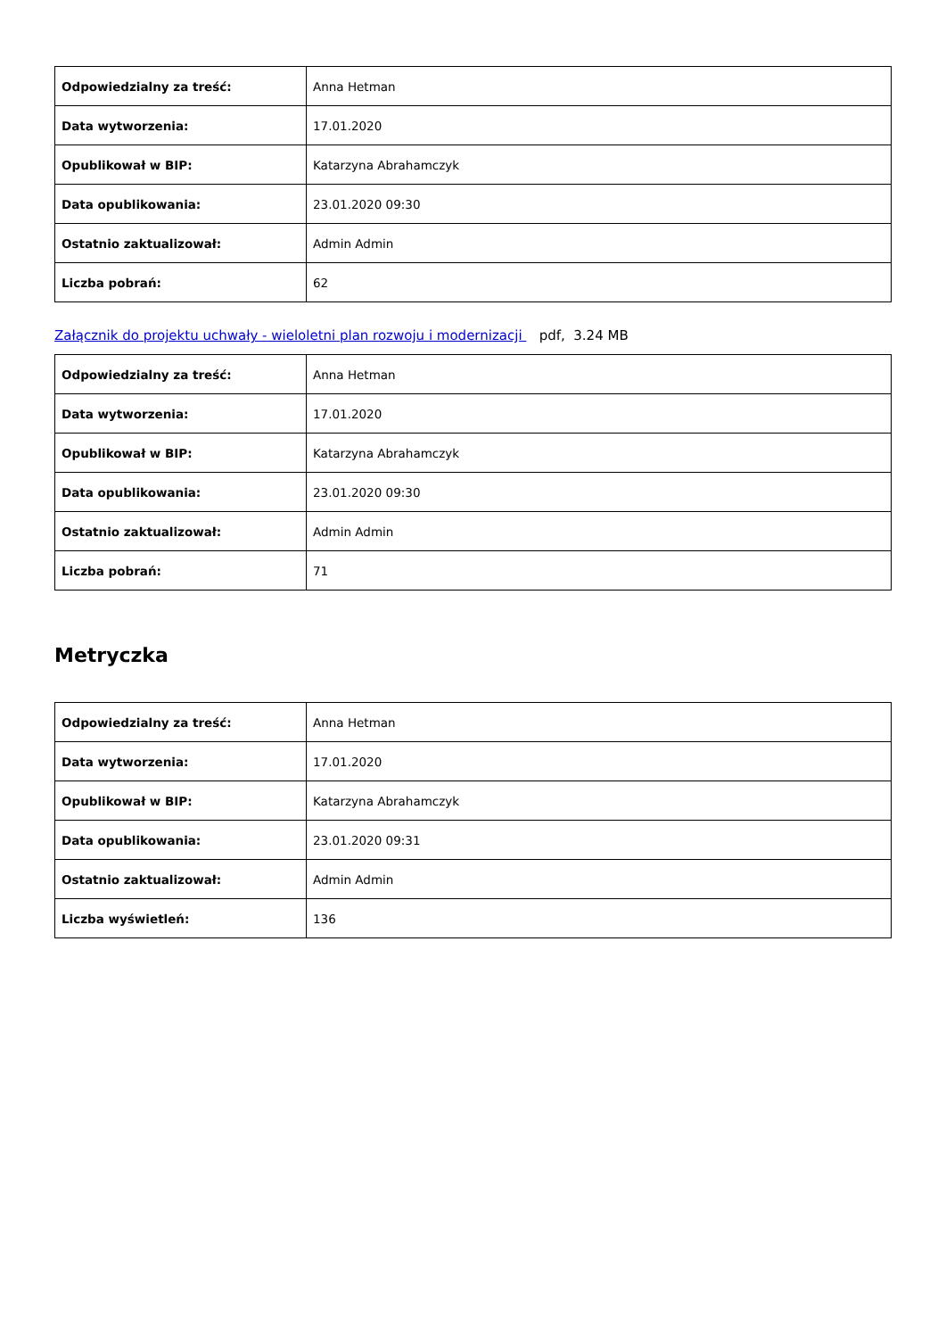| Odpowiedzialny za treść: | Anna Hetman |
| Data wytworzenia: | 17.01.2020 |
| Opublikował w BIP: | Katarzyna Abrahamczyk |
| Data opublikowania: | 23.01.2020 09:30 |
| Ostatnio zaktualizował: | Admin Admin |
| Liczba pobrań: | 62 |
Załącznik do projektu uchwały - wieloletni plan rozwoju i modernizacji pdf, 3.24 MB
| Odpowiedzialny za treść: | Anna Hetman |
| Data wytworzenia: | 17.01.2020 |
| Opublikował w BIP: | Katarzyna Abrahamczyk |
| Data opublikowania: | 23.01.2020 09:30 |
| Ostatnio zaktualizował: | Admin Admin |
| Liczba pobrań: | 71 |
Metryczka
| Odpowiedzialny za treść: | Anna Hetman |
| Data wytworzenia: | 17.01.2020 |
| Opublikował w BIP: | Katarzyna Abrahamczyk |
| Data opublikowania: | 23.01.2020 09:31 |
| Ostatnio zaktualizował: | Admin Admin |
| Liczba wyświetleń: | 136 |